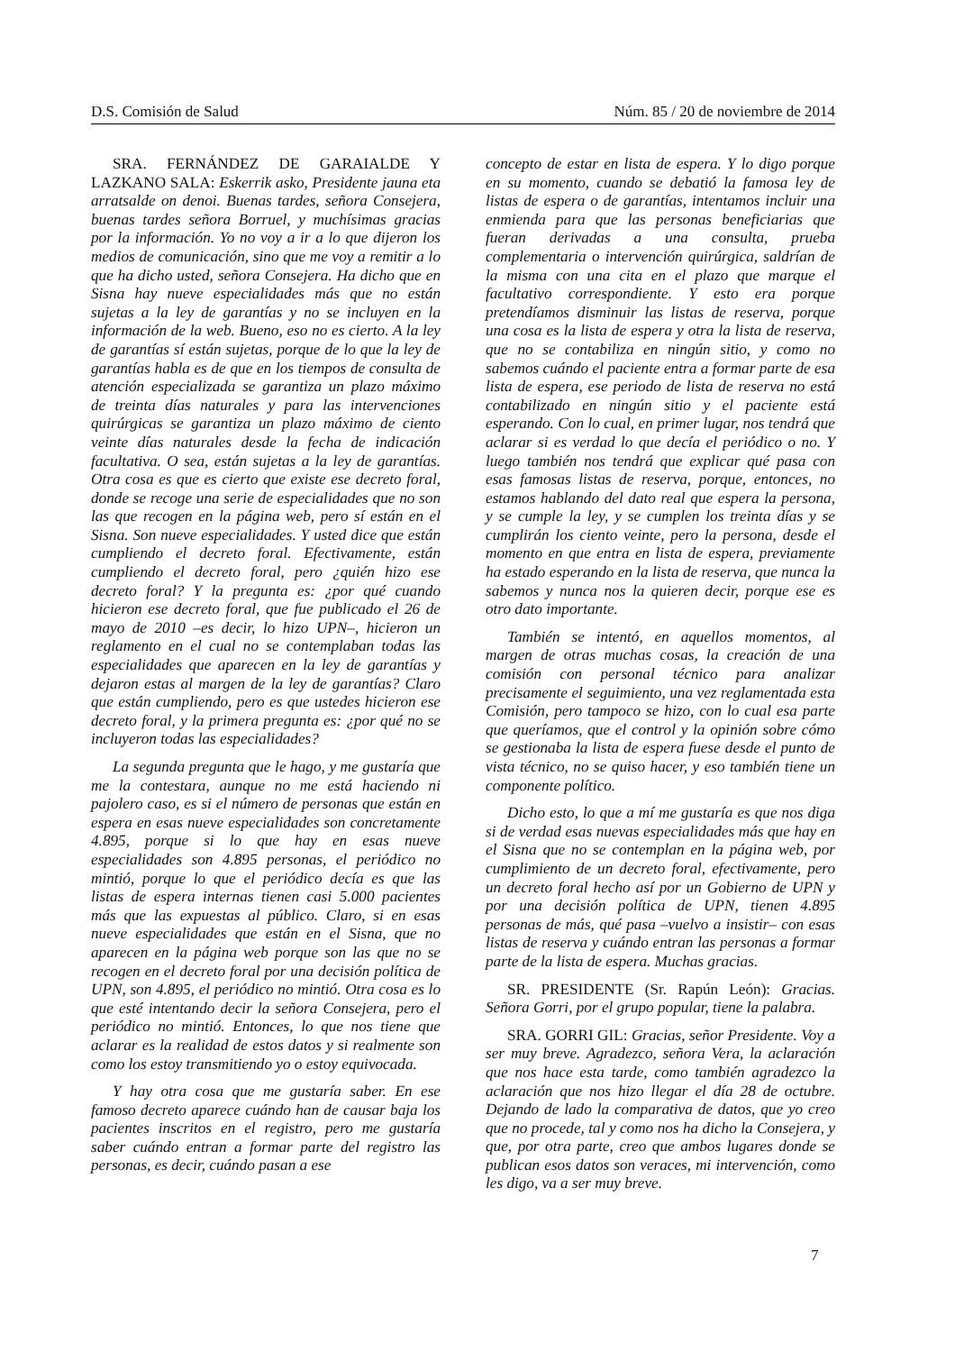D.S. Comisión de Salud Núm. 85 / 20 de noviembre de 2014
SRA. FERNÁNDEZ DE GARAIALDE Y LAZKANO SALA: Eskerrik asko, Presidente jauna eta arratsalde on denoi. Buenas tardes, señora Consejera, buenas tardes señora Borruel, y muchísimas gracias por la información. Yo no voy a ir a lo que dijeron los medios de comunicación, sino que me voy a remitir a lo que ha dicho usted, señora Consejera. Ha dicho que en Sisna hay nueve especialidades más que no están sujetas a la ley de garantías y no se incluyen en la información de la web. Bueno, eso no es cierto. A la ley de garantías sí están sujetas, porque de lo que la ley de garantías habla es de que en los tiempos de consulta de atención especializada se garantiza un plazo máximo de treinta días naturales y para las intervenciones quirúrgicas se garantiza un plazo máximo de ciento veinte días naturales desde la fecha de indicación facultativa. O sea, están sujetas a la ley de garantías. Otra cosa es que es cierto que existe ese decreto foral, donde se recoge una serie de especialidades que no son las que recogen en la página web, pero sí están en el Sisna. Son nueve especialidades. Y usted dice que están cumpliendo el decreto foral. Efectivamente, están cumpliendo el decreto foral, pero ¿quién hizo ese decreto foral? Y la pregunta es: ¿por qué cuando hicieron ese decreto foral, que fue publicado el 26 de mayo de 2010 –es decir, lo hizo UPN–, hicieron un reglamento en el cual no se contemplaban todas las especialidades que aparecen en la ley de garantías y dejaron estas al margen de la ley de garantías? Claro que están cumpliendo, pero es que ustedes hicieron ese decreto foral, y la primera pregunta es: ¿por qué no se incluyeron todas las especialidades?
La segunda pregunta que le hago, y me gustaría que me la contestara, aunque no me está haciendo ni pajolero caso, es si el número de personas que están en espera en esas nueve especialidades son concretamente 4.895, porque si lo que hay en esas nueve especialidades son 4.895 personas, el periódico no mintió, porque lo que el periódico decía es que las listas de espera internas tienen casi 5.000 pacientes más que las expuestas al público. Claro, si en esas nueve especialidades que están en el Sisna, que no aparecen en la página web porque son las que no se recogen en el decreto foral por una decisión política de UPN, son 4.895, el periódico no mintió. Otra cosa es lo que esté intentando decir la señora Consejera, pero el periódico no mintió. Entonces, lo que nos tiene que aclarar es la realidad de estos datos y si realmente son como los estoy transmitiendo yo o estoy equivocada.
Y hay otra cosa que me gustaría saber. En ese famoso decreto aparece cuándo han de causar baja los pacientes inscritos en el registro, pero me gustaría saber cuándo entran a formar parte del registro las personas, es decir, cuándo pasan a ese
concepto de estar en lista de espera. Y lo digo porque en su momento, cuando se debatió la famosa ley de listas de espera o de garantías, intentamos incluir una enmienda para que las personas beneficiarias que fueran derivadas a una consulta, prueba complementaria o intervención quirúrgica, saldrían de la misma con una cita en el plazo que marque el facultativo correspondiente. Y esto era porque pretendíamos disminuir las listas de reserva, porque una cosa es la lista de espera y otra la lista de reserva, que no se contabiliza en ningún sitio, y como no sabemos cuándo el paciente entra a formar parte de esa lista de espera, ese periodo de lista de reserva no está contabilizado en ningún sitio y el paciente está esperando. Con lo cual, en primer lugar, nos tendrá que aclarar si es verdad lo que decía el periódico o no. Y luego también nos tendrá que explicar qué pasa con esas famosas listas de reserva, porque, entonces, no estamos hablando del dato real que espera la persona, y se cumple la ley, y se cumplen los treinta días y se cumplirán los ciento veinte, pero la persona, desde el momento en que entra en lista de espera, previamente ha estado esperando en la lista de reserva, que nunca la sabemos y nunca nos la quieren decir, porque ese es otro dato importante.
También se intentó, en aquellos momentos, al margen de otras muchas cosas, la creación de una comisión con personal técnico para analizar precisamente el seguimiento, una vez reglamentada esta Comisión, pero tampoco se hizo, con lo cual esa parte que queríamos, que el control y la opinión sobre cómo se gestionaba la lista de espera fuese desde el punto de vista técnico, no se quiso hacer, y eso también tiene un componente político.
Dicho esto, lo que a mí me gustaría es que nos diga si de verdad esas nuevas especialidades más que hay en el Sisna que no se contemplan en la página web, por cumplimiento de un decreto foral, efectivamente, pero un decreto foral hecho así por un Gobierno de UPN y por una decisión política de UPN, tienen 4.895 personas de más, qué pasa –vuelvo a insistir– con esas listas de reserva y cuándo entran las personas a formar parte de la lista de espera. Muchas gracias.
SR. PRESIDENTE (Sr. Rapún León): Gracias. Señora Gorri, por el grupo popular, tiene la palabra.
SRA. GORRI GIL: Gracias, señor Presidente. Voy a ser muy breve. Agradezco, señora Vera, la aclaración que nos hace esta tarde, como también agradezco la aclaración que nos hizo llegar el día 28 de octubre. Dejando de lado la comparativa de datos, que yo creo que no procede, tal y como nos ha dicho la Consejera, y que, por otra parte, creo que ambos lugares donde se publican esos datos son veraces, mi intervención, como les digo, va a ser muy breve.
7